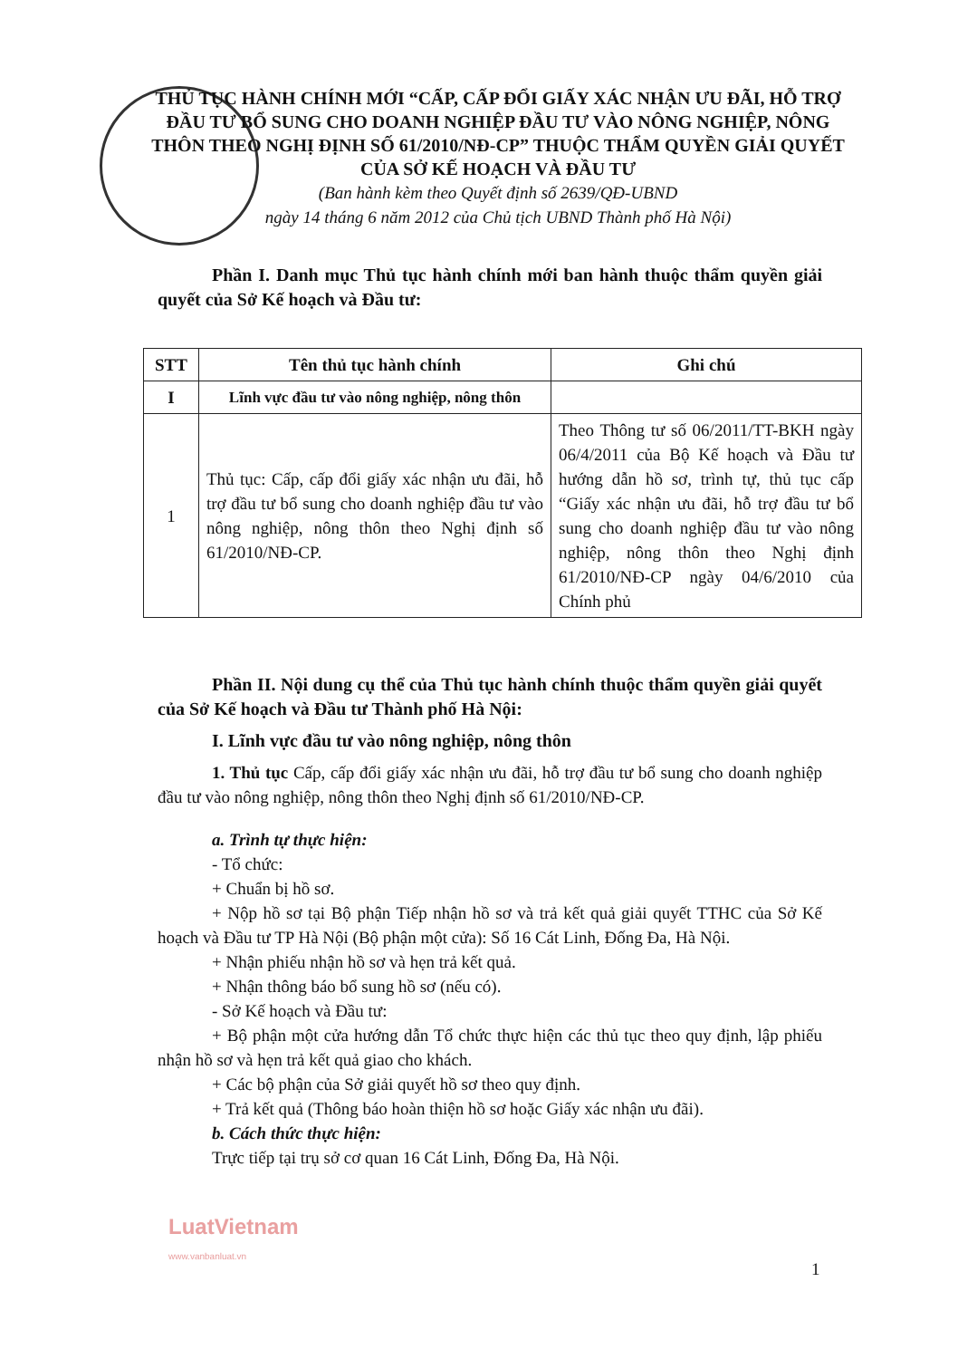THỦ TỤC HÀNH CHÍNH MỚI “CẤP, CẤP ĐỔI GIẤY XÁC NHẬN ƯU ĐÃI, HỖ TRỢ ĐẦU TƯ BỔ SUNG CHO DOANH NGHIỆP ĐẦU TƯ VÀO NÔNG NGHIỆP, NÔNG THÔN THEO NGHỊ ĐỊNH SỐ 61/2010/NĐ-CP” THUỘC THẨM QUYỀN GIẢI QUYẾT CỦA SỞ KẾ HOẠCH VÀ ĐẦU TƯ
(Ban hành kèm theo Quyết định số 2639/QĐ-UBND
ngày 14 tháng 6 năm 2012 của Chủ tịch UBND Thành phố Hà Nội)
Phần I. Danh mục Thủ tục hành chính mới ban hành thuộc thẩm quyền giải quyết của Sở Kế hoạch và Đầu tư:
| STT | Tên thủ tục hành chính | Ghi chú |
| --- | --- | --- |
| I | Lĩnh vực đầu tư vào nông nghiệp, nông thôn | |
| 1 | Thủ tục: Cấp, cấp đổi giấy xác nhận ưu đãi, hỗ trợ đầu tư bổ sung cho doanh nghiệp đầu tư vào nông nghiệp, nông thôn theo Nghị định số 61/2010/NĐ-CP. | Theo Thông tư số 06/2011/TT-BKH ngày 06/4/2011 của Bộ Kế hoạch và Đầu tư hướng dẫn hồ sơ, trình tự, thủ tục cấp “Giấy xác nhận ưu đãi, hỗ trợ đầu tư bổ sung cho doanh nghiệp đầu tư vào nông nghiệp, nông thôn theo Nghị định 61/2010/NĐ-CP ngày 04/6/2010 của Chính phủ |
Phần II. Nội dung cụ thể của Thủ tục hành chính thuộc thẩm quyền giải quyết của Sở Kế hoạch và Đầu tư Thành phố Hà Nội:
I. Lĩnh vực đầu tư vào nông nghiệp, nông thôn
1. Thủ tục Cấp, cấp đổi giấy xác nhận ưu đãi, hỗ trợ đầu tư bổ sung cho doanh nghiệp đầu tư vào nông nghiệp, nông thôn theo Nghị định số 61/2010/NĐ-CP.
a. Trình tự thực hiện:
- Tổ chức:
+ Chuẩn bị hồ sơ.
+ Nộp hồ sơ tại Bộ phận Tiếp nhận hồ sơ và trả kết quả giải quyết TTHC của Sở Kế hoạch và Đầu tư TP Hà Nội (Bộ phận một cửa): Số 16 Cát Linh, Đống Đa, Hà Nội.
+ Nhận phiếu nhận hồ sơ và hẹn trả kết quả.
+ Nhận thông báo bổ sung hồ sơ (nếu có).
- Sở Kế hoạch và Đầu tư:
+ Bộ phận một cửa hướng dẫn Tổ chức thực hiện các thủ tục theo quy định, lập phiếu nhận hồ sơ và hẹn trả kết quả giao cho khách.
+ Các bộ phận của Sở giải quyết hồ sơ theo quy định.
+ Trả kết quả (Thông báo hoàn thiện hồ sơ hoặc Giấy xác nhận ưu đãi).
b. Cách thức thực hiện:
Trực tiếp tại trụ sở cơ quan 16 Cát Linh, Đống Đa, Hà Nội.
LuatVietnam
www.vanbanluat.vn
1